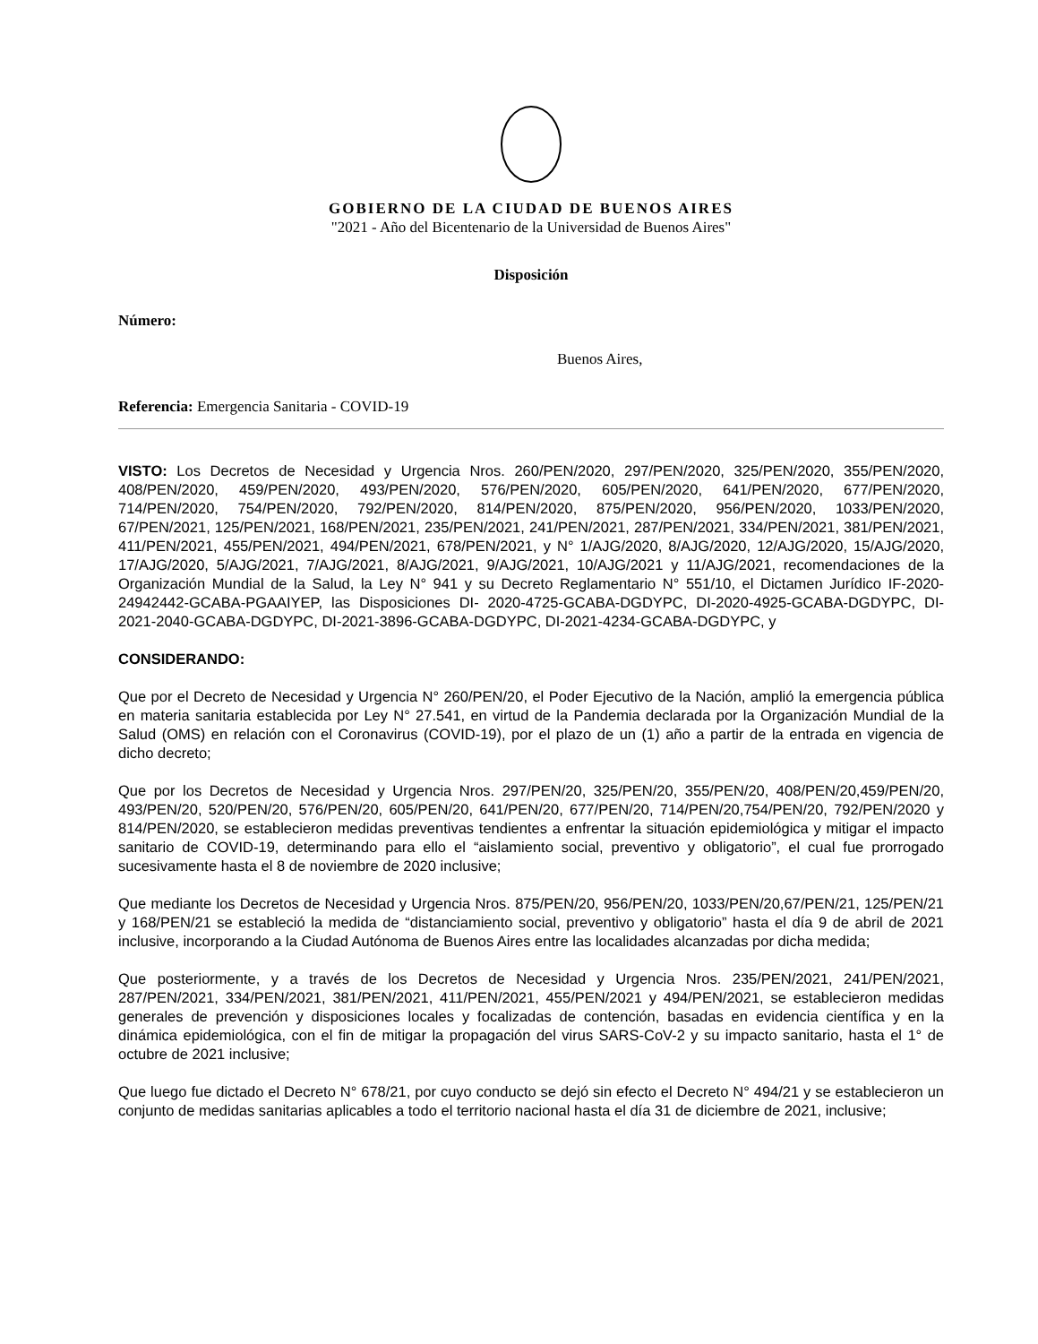GOBIERNO DE LA CIUDAD DE BUENOS AIRES
"2021 - Año del Bicentenario de la Universidad de Buenos Aires"
Disposición
Número:
Buenos Aires,
Referencia: Emergencia Sanitaria - COVID-19
VISTO: Los Decretos de Necesidad y Urgencia Nros. 260/PEN/2020, 297/PEN/2020, 325/PEN/2020, 355/PEN/2020, 408/PEN/2020, 459/PEN/2020, 493/PEN/2020, 576/PEN/2020, 605/PEN/2020, 641/PEN/2020, 677/PEN/2020, 714/PEN/2020, 754/PEN/2020, 792/PEN/2020, 814/PEN/2020, 875/PEN/2020, 956/PEN/2020, 1033/PEN/2020, 67/PEN/2021, 125/PEN/2021, 168/PEN/2021, 235/PEN/2021, 241/PEN/2021, 287/PEN/2021, 334/PEN/2021, 381/PEN/2021, 411/PEN/2021, 455/PEN/2021, 494/PEN/2021, 678/PEN/2021, y N° 1/AJG/2020, 8/AJG/2020, 12/AJG/2020, 15/AJG/2020, 17/AJG/2020, 5/AJG/2021, 7/AJG/2021, 8/AJG/2021, 9/AJG/2021, 10/AJG/2021 y 11/AJG/2021, recomendaciones de la Organización Mundial de la Salud, la Ley N° 941 y su Decreto Reglamentario N° 551/10, el Dictamen Jurídico IF-2020-24942442-GCABA-PGAAIYEP, las Disposiciones DI- 2020-4725-GCABA-DGDYPC, DI-2020-4925-GCABA-DGDYPC, DI-2021-2040-GCABA-DGDYPC, DI-2021-3896-GCABA-DGDYPC, DI-2021-4234-GCABA-DGDYPC, y
CONSIDERANDO:
Que por el Decreto de Necesidad y Urgencia N° 260/PEN/20, el Poder Ejecutivo de la Nación, amplió la emergencia pública en materia sanitaria establecida por Ley N° 27.541, en virtud de la Pandemia declarada por la Organización Mundial de la Salud (OMS) en relación con el Coronavirus (COVID-19), por el plazo de un (1) año a partir de la entrada en vigencia de dicho decreto;
Que por los Decretos de Necesidad y Urgencia Nros. 297/PEN/20, 325/PEN/20, 355/PEN/20, 408/PEN/20,459/PEN/20, 493/PEN/20, 520/PEN/20, 576/PEN/20, 605/PEN/20, 641/PEN/20, 677/PEN/20, 714/PEN/20,754/PEN/20, 792/PEN/2020 y 814/PEN/2020, se establecieron medidas preventivas tendientes a enfrentar la situación epidemiológica y mitigar el impacto sanitario de COVID-19, determinando para ello el “aislamiento social, preventivo y obligatorio”, el cual fue prorrogado sucesivamente hasta el 8 de noviembre de 2020 inclusive;
Que mediante los Decretos de Necesidad y Urgencia Nros. 875/PEN/20, 956/PEN/20, 1033/PEN/20,67/PEN/21, 125/PEN/21 y 168/PEN/21 se estableció la medida de “distanciamiento social, preventivo y obligatorio” hasta el día 9 de abril de 2021 inclusive, incorporando a la Ciudad Autónoma de Buenos Aires entre las localidades alcanzadas por dicha medida;
Que posteriormente, y a través de los Decretos de Necesidad y Urgencia Nros. 235/PEN/2021, 241/PEN/2021, 287/PEN/2021, 334/PEN/2021, 381/PEN/2021, 411/PEN/2021, 455/PEN/2021 y 494/PEN/2021, se establecieron medidas generales de prevención y disposiciones locales y focalizadas de contención, basadas en evidencia científica y en la dinámica epidemiológica, con el fin de mitigar la propagación del virus SARS-CoV-2 y su impacto sanitario, hasta el 1° de octubre de 2021 inclusive;
Que luego fue dictado el Decreto N° 678/21, por cuyo conducto se dejó sin efecto el Decreto N° 494/21 y se establecieron un conjunto de medidas sanitarias aplicables a todo el territorio nacional hasta el día 31 de diciembre de 2021, inclusive;